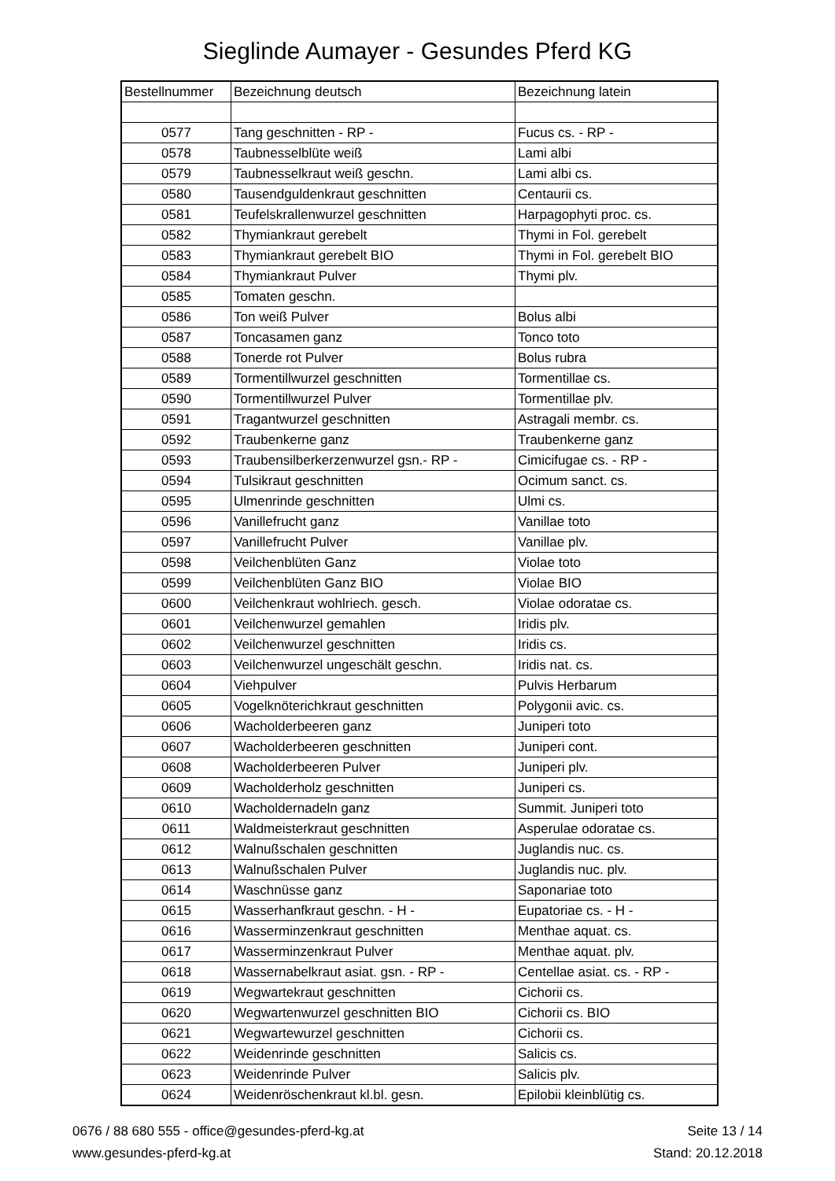Sieglinde Aumayer - Gesundes Pferd KG
| Bestellnummer | Bezeichnung deutsch | Bezeichnung latein |
| --- | --- | --- |
| 0577 | Tang geschnitten - RP - | Fucus cs. - RP - |
| 0578 | Taubnesselblüte weiß | Lami albi |
| 0579 | Taubnesselkraut weiß geschn. | Lami albi cs. |
| 0580 | Tausendguldenkraut geschnitten | Centaurii cs. |
| 0581 | Teufelskrallenwurzel geschnitten | Harpagophyti proc. cs. |
| 0582 | Thymiankraut gerebelt | Thymi in Fol. gerebelt |
| 0583 | Thymiankraut gerebelt BIO | Thymi in Fol. gerebelt BIO |
| 0584 | Thymiankraut Pulver | Thymi plv. |
| 0585 | Tomaten geschn. | |
| 0586 | Ton weiß Pulver | Bolus albi |
| 0587 | Toncasamen ganz | Tonco toto |
| 0588 | Tonerde rot Pulver | Bolus rubra |
| 0589 | Tormentillwurzel geschnitten | Tormentillae cs. |
| 0590 | Tormentillwurzel Pulver | Tormentillae plv. |
| 0591 | Tragantwurzel geschnitten | Astragali membr. cs. |
| 0592 | Traubenkerne ganz | Traubenkerne ganz |
| 0593 | Traubensilberkerzenwurzel gsn.- RP - | Cimicifugae cs. - RP - |
| 0594 | Tulsikraut geschnitten | Ocimum sanct. cs. |
| 0595 | Ulmenrinde geschnitten | Ulmi cs. |
| 0596 | Vanillefrucht ganz | Vanillae toto |
| 0597 | Vanillefrucht Pulver | Vanillae plv. |
| 0598 | Veilchenblüten Ganz | Violae toto |
| 0599 | Veilchenblüten Ganz BIO | Violae BIO |
| 0600 | Veilchenkraut wohlriech. gesch. | Violae odoratae cs. |
| 0601 | Veilchenwurzel gemahlen | Iridis plv. |
| 0602 | Veilchenwurzel geschnitten | Iridis cs. |
| 0603 | Veilchenwurzel ungeschält geschn. | Iridis nat. cs. |
| 0604 | Viehpulver | Pulvis Herbarum |
| 0605 | Vogelknöterichkraut geschnitten | Polygonii avic. cs. |
| 0606 | Wacholderbeeren ganz | Juniperi toto |
| 0607 | Wacholderbeeren geschnitten | Juniperi cont. |
| 0608 | Wacholderbeeren Pulver | Juniperi plv. |
| 0609 | Wacholderholz geschnitten | Juniperi cs. |
| 0610 | Wacholdernadeln ganz | Summit. Juniperi toto |
| 0611 | Waldmeisterkraut geschnitten | Asperulae odoratae cs. |
| 0612 | Walnußschalen geschnitten | Juglandis nuc. cs. |
| 0613 | Walnußschalen Pulver | Juglandis nuc. plv. |
| 0614 | Waschnüsse ganz | Saponariae toto |
| 0615 | Wasserhanfkraut geschn. - H - | Eupatoriae cs. - H - |
| 0616 | Wasserminzenkraut geschnitten | Menthae aquat. cs. |
| 0617 | Wasserminzenkraut Pulver | Menthae aquat. plv. |
| 0618 | Wassernabelkraut asiat. gsn. - RP - | Centellae asiat. cs. - RP - |
| 0619 | Wegwartekraut geschnitten | Cichorii cs. |
| 0620 | Wegwartenwurzel geschnitten BIO | Cichorii cs. BIO |
| 0621 | Wegwartewurzel geschnitten | Cichorii cs. |
| 0622 | Weidenrinde geschnitten | Salicis cs. |
| 0623 | Weidenrinde Pulver | Salicis plv. |
| 0624 | Weidenröschenkraut kl.bl. gesn. | Epilobii kleinblütig cs. |
0676 / 88 680 555 - office@gesundes-pferd-kg.at
www.gesundes-pferd-kg.at
Seite 13 / 14
Stand: 20.12.2018